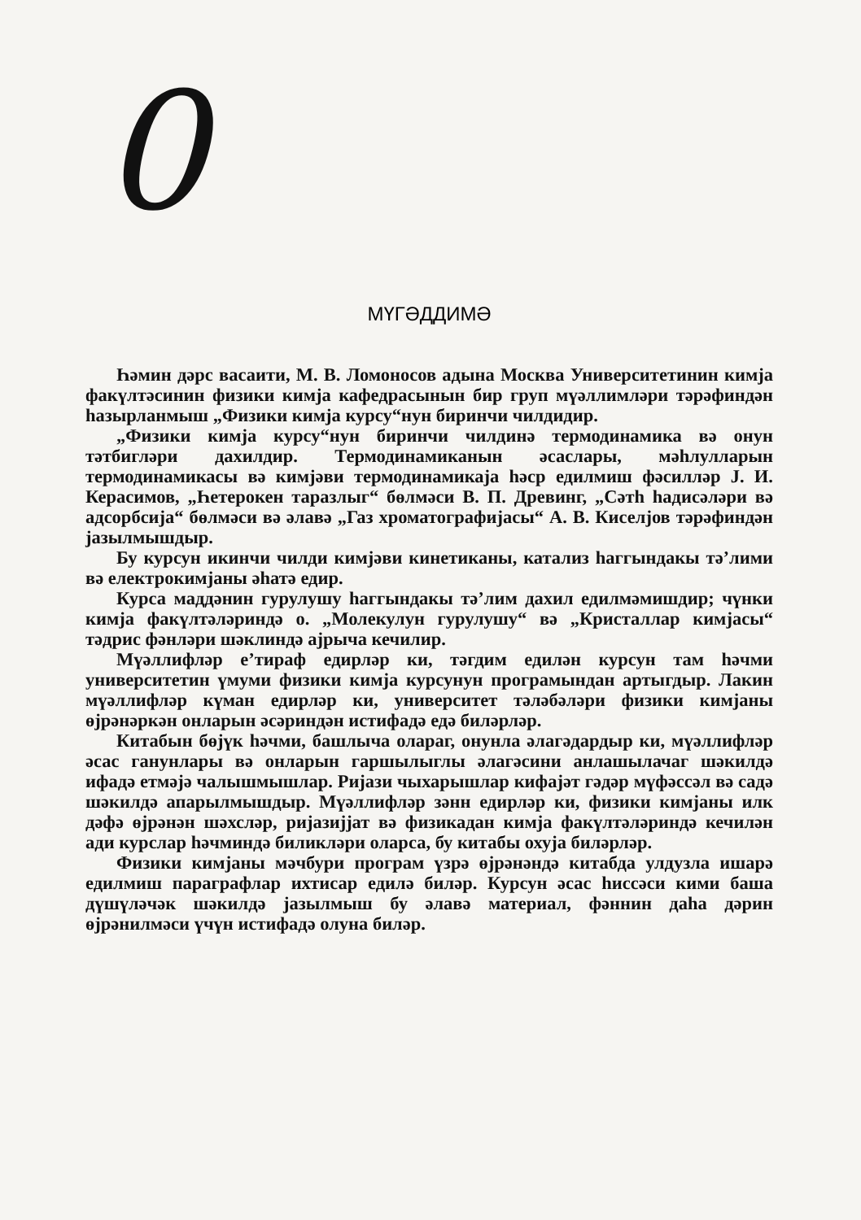0
МҮГӘДДИМӘ
Һәмин дәрс васаити, М. В. Ломоносов адына Москва Университетинин кимја факүлтәсинин физики кимја кафедрасынын бир груп мүәллимләри тәрәфиндән һазырланмыш „Физики кимја курсу“нун биринчи чилдидир.
„Физики кимја курсу“нун биринчи чилдинә термодинамика вә онун тәтбигләри дахилдир. Термодинамиканын әсаслары, мәһлулларын термодинамикасы вә кимјәви термодинамикаја һәср едилмиш фәсилләр Ј. И. Керасимов, „Һетерокен таразлыг“ бөлмәси В. П. Древинг, „Сәтһ һадисәләри вә адсорбсија“ бөлмәси вә әлавә „Газ хроматографијасы“ А. В. Киселјов тәрәфиндән јазылмышдыр.
Бу курсун икинчи чилди кимјәви кинетиканы, катализ һаггындакы тә’лими вә електрокимјаны әһатә едир.
Курса маддәнин гурулушу һаггындакы тә’лим дахил едилмәмишдир; чүнки кимја факүлтәләриндә о. „Молекулун гурулушу“ вә „Кристаллар кимјасы“ тәдрис фәнләри шәклиндә ајрыча кечилир.
Мүәллифләр е’тираф едирләр ки, тәгдим едилән курсун там һәчми университетин үмуми физики кимја курсунун програмындан артыгдыр. Лакин мүәллифләр күман едирләр ки, университет тәләбәләри физики кимјаны өјрәнәркән онларын әсәриндән истифадә едә биләрләр.
Китабын бөјүк һәчми, башлыча олараг, онунла әлагәдардыр ки, мүәллифләр әсас ганунлары вә онларын гаршылыглы әлагәсини анлашылачаг шәкилдә ифадә етмәјә чалышмышлар. Ријази чыхарышлар кифајәт гәдәр мүфәссәл вә садә шәкилдә апарылмышдыр. Мүәллифләр зәнн едирләр ки, физики кимјаны илк дәфә өјрәнән шәхсләр, ријазијјат вә физикадан кимја факүлтәләриндә кечилән ади курслар һәчминдә биликләри оларса, бу китабы охуја биләрләр.
Физики кимјаны мәчбури програм үзрә өјрәнәндә китабда улдузла ишарә едилмиш параграфлар ихтисар едилә биләр. Курсун әсас һиссәси кими баша дүшүләчәк шәкилдә јазылмыш бу әлавә материал, фәннин даһа дәрин өјрәнилмәси үчүн истифадә олуна биләр.